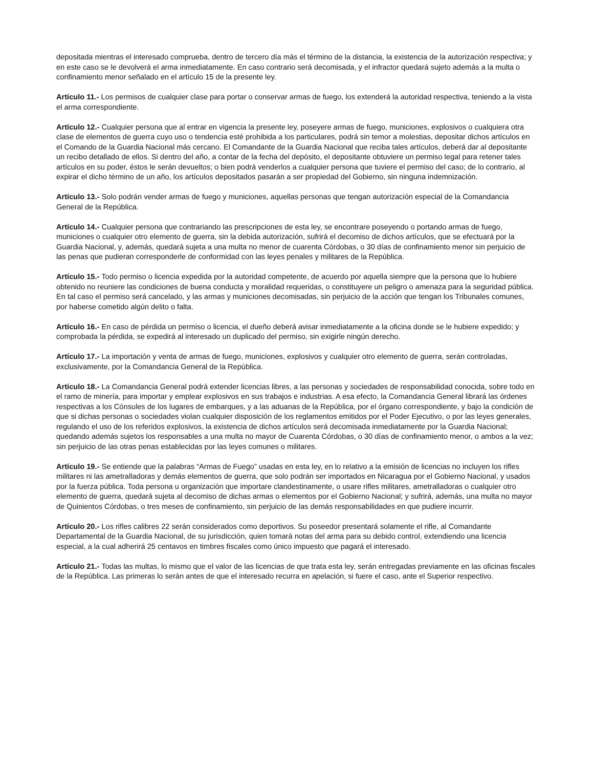depositada mientras el interesado comprueba, dentro de tercero día más el término de la distancia, la existencia de la autorización respectiva; y en este caso se le devolverá el arma inmediatamente. En caso contrario será decomisada, y el infractor quedará sujeto además a la multa o confinamiento menor señalado en el artículo 15 de la presente ley.
Artículo 11.- Los permisos de cualquier clase para portar o conservar armas de fuego, los extenderá la autoridad respectiva, teniendo a la vista el arma correspondiente.
Artículo 12.- Cualquier persona que al entrar en vigencia la presente ley, poseyere armas de fuego, municiones, explosivos o cualquiera otra clase de elementos de guerra cuyo uso o tendencia esté prohibida a los particulares, podrá sin temor a molestias, depositar dichos artículos en el Comando de la Guardia Nacional más cercano. El Comandante de la Guardia Nacional que reciba tales artículos, deberá dar al depositante un recibo detallado de ellos. Si dentro del año, a contar de la fecha del depósito, el depositante obtuviere un permiso legal para retener tales artículos en su poder, éstos le serán devueltos; o bien podrá venderlos a cualquier persona que tuviere el permiso del caso; de lo contrario, al expirar el dicho término de un año, los artículos depositados pasarán a ser propiedad del Gobierno, sin ninguna indemnización.
Artículo 13.- Solo podrán vender armas de fuego y municiones, aquellas personas que tengan autorización especial de la Comandancia General de la República.
Artículo 14.- Cualquier persona que contrariando las prescripciones de esta ley, se encontrare poseyendo o portando armas de fuego, municiones o cualquier otro elemento de guerra, sin la debida autorización, sufrirá el decomiso de dichos artículos, que se efectuará por la Guardia Nacional, y, además, quedará sujeta a una multa no menor de cuarenta Córdobas, o 30 días de confinamiento menor sin perjuicio de las penas que pudieran corresponderle de conformidad con las leyes penales y militares de la República.
Artículo 15.- Todo permiso o licencia expedida por la autoridad competente, de acuerdo por aquella siempre que la persona que lo hubiere obtenido no reuniere las condiciones de buena conducta y moralidad requeridas, o constituyere un peligro o amenaza para la seguridad pública. En tal caso el permiso será cancelado, y las armas y municiones decomisadas, sin perjuicio de la acción que tengan los Tribunales comunes, por haberse cometido algún delito o falta.
Artículo 16.- En caso de pérdida un permiso o licencia, el dueño deberá avisar inmediatamente a la oficina donde se le hubiere expedido; y comprobada la pérdida, se expedirá al interesado un duplicado del permiso, sin exigirle ningún derecho.
Artículo 17.- La importación y venta de armas de fuego, municiones, explosivos y cualquier otro elemento de guerra, serán controladas, exclusivamente, por la Comandancia General de la República.
Artículo 18.- La Comandancia General podrá extender licencias libres, a las personas y sociedades de responsabilidad conocida, sobre todo en el ramo de minería, para importar y emplear explosivos en sus trabajos e industrias. A esa efecto, la Comandancia General librará las órdenes respectivas a los Cónsules de los lugares de embarques, y a las aduanas de la República, por el órgano correspondiente, y bajo la condición de que si dichas personas o sociedades violan cualquier disposición de los reglamentos emitidos por el Poder Ejecutivo, o por las leyes generales, regulando el uso de los referidos explosivos, la existencia de dichos artículos será decomisada inmediatamente por la Guardia Nacional; quedando además sujetos los responsables a una multa no mayor de Cuarenta Córdobas, o 30 días de confinamiento menor, o ambos a la vez; sin perjuicio de las otras penas establecidas por las leyes comunes o militares.
Artículo 19.- Se entiende que la palabras “Armas de Fuego” usadas en esta ley, en lo relativo a la emisión de licencias no incluyen los rifles militares ni las ametralladoras y demás elementos de guerra, que solo podrán ser importados en Nicaragua por el Gobierno Nacional, y usados por la fuerza pública. Toda persona u organización que importare clandestinamente, o usare rifles militares, ametralladoras o cualquier otro elemento de guerra, quedará sujeta al decomiso de dichas armas o elementos por el Gobierno Nacional; y sufrirá, además, una multa no mayor de Quinientos Córdobas, o tres meses de confinamiento, sin perjuicio de las demás responsabilidades en que pudiere incurrir.
Artículo 20.- Los rifles calibres 22 serán considerados como deportivos. Su poseedor presentará solamente el rifle, al Comandante Departamental de la Guardia Nacional, de su jurisdicción, quien tomará notas del arma para su debido control, extendiendo una licencia especial, a la cual adherirá 25 centavos en timbres fiscales como único impuesto que pagará el interesado.
Artículo 21.- Todas las multas, lo mismo que el valor de las licencias de que trata esta ley, serán entregadas previamente en las oficinas fiscales de la República. Las primeras lo serán antes de que el interesado recurra en apelación, si fuere el caso, ante el Superior respectivo.